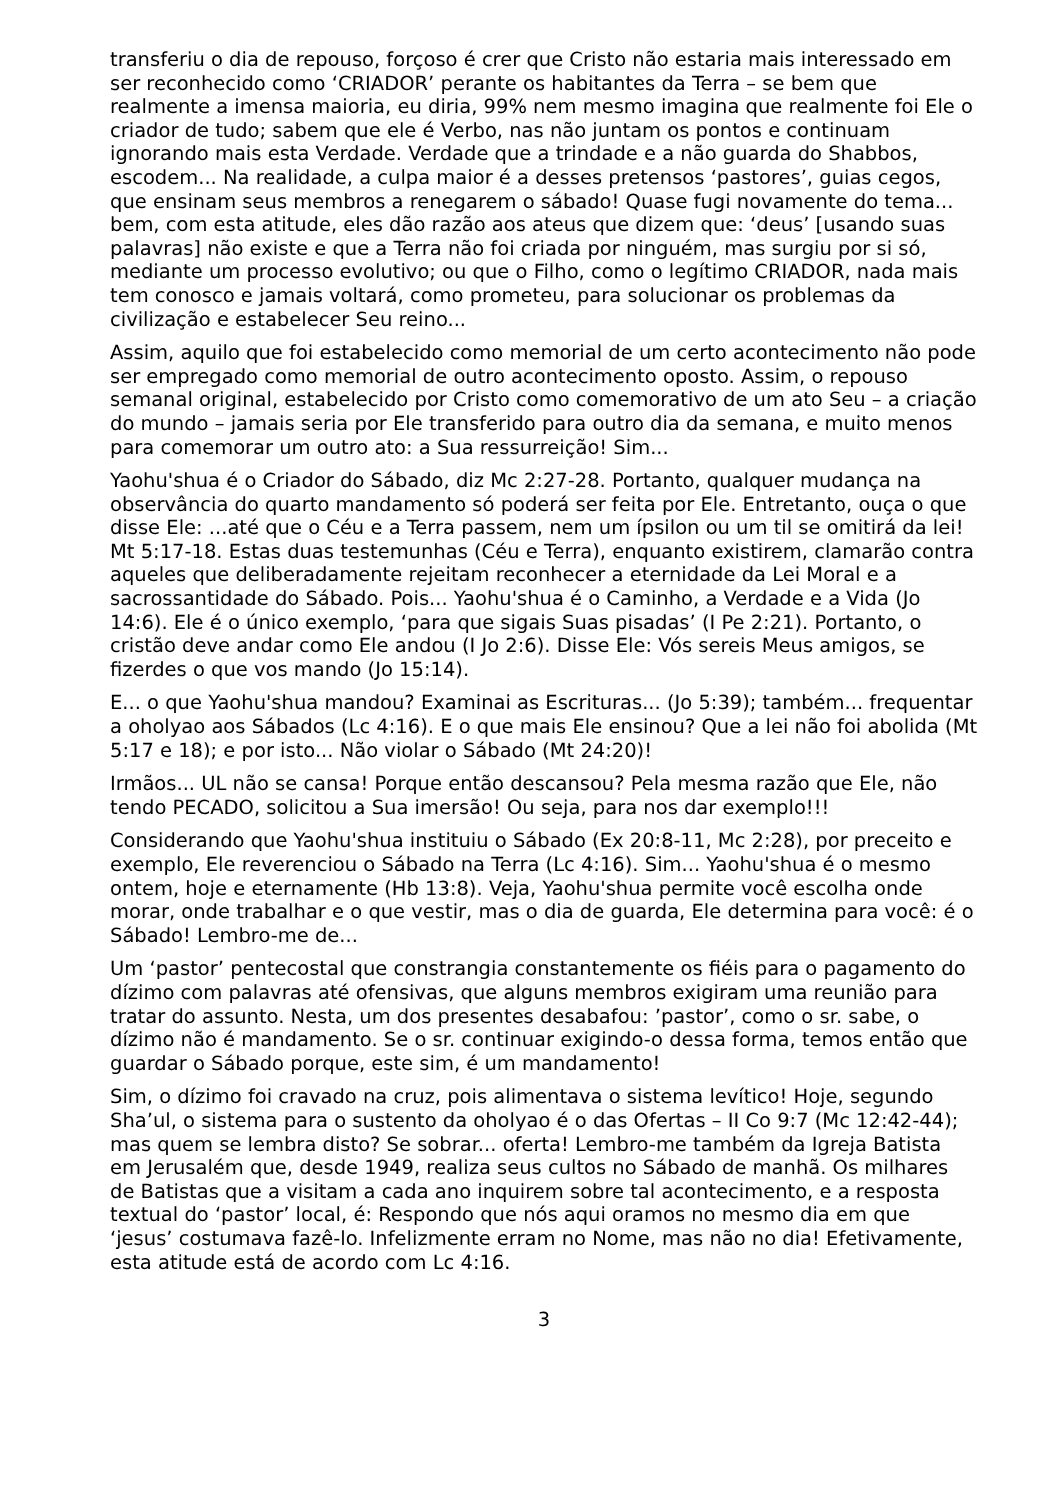transferiu o dia de repouso, forçoso é crer que Cristo não estaria mais interessado em ser reconhecido como ‘CRIADOR’ perante os habitantes da Terra – se bem que realmente a imensa maioria, eu diria, 99% nem mesmo imagina que realmente foi Ele o criador de tudo; sabem que ele é Verbo, nas não juntam os pontos e continuam ignorando mais esta Verdade. Verdade que a trindade e a não guarda do Shabbos, escodem... Na realidade, a culpa maior é a desses pretensos ‘pastores’, guias cegos, que ensinam seus membros a renegarem o sábado! Quase fugi novamente do tema... bem, com esta atitude, eles dão razão aos ateus que dizem que: ‘deus’ [usando suas palavras] não existe e que a Terra não foi criada por ninguém, mas surgiu por si só, mediante um processo evolutivo; ou que o Filho, como o legítimo CRIADOR, nada mais tem conosco e jamais voltará, como prometeu, para solucionar os problemas da civilização e estabelecer Seu reino...
Assim, aquilo que foi estabelecido como memorial de um certo acontecimento não pode ser empregado como memorial de outro acontecimento oposto. Assim, o repouso semanal original, estabelecido por Cristo como comemorativo de um ato Seu – a criação do mundo – jamais seria por Ele transferido para outro dia da semana, e muito menos para comemorar um outro ato: a Sua ressurreição! Sim...
Yaohu'shua é o Criador do Sábado, diz Mc 2:27-28. Portanto, qualquer mudança na observância do quarto mandamento só poderá ser feita por Ele. Entretanto, ouça o que disse Ele: ...até que o Céu e a Terra passem, nem um ípsilon ou um til se omitirá da lei! Mt 5:17-18. Estas duas testemunhas (Céu e Terra), enquanto existirem, clamarão contra aqueles que deliberadamente rejeitam reconhecer a eternidade da Lei Moral e a sacrossantidade do Sábado. Pois... Yaohu'shua é o Caminho, a Verdade e a Vida (Jo 14:6). Ele é o único exemplo, ‘para que sigais Suas pisadas’ (I Pe 2:21). Portanto, o cristão deve andar como Ele andou (I Jo 2:6). Disse Ele: Vós sereis Meus amigos, se fizerdes o que vos mando (Jo 15:14).
E... o que Yaohu'shua mandou? Examinai as Escrituras... (Jo 5:39); também... frequentar a oholyao aos Sábados (Lc 4:16). E o que mais Ele ensinou? Que a lei não foi abolida (Mt 5:17 e 18); e por isto... Não violar o Sábado (Mt 24:20)!
Irmãos... UL não se cansa! Porque então descansou? Pela mesma razão que Ele, não tendo PECADO, solicitou a Sua imersão! Ou seja, para nos dar exemplo!!!
Considerando que Yaohu'shua instituiu o Sábado (Ex 20:8-11, Mc 2:28), por preceito e exemplo, Ele reverenciou o Sábado na Terra (Lc 4:16). Sim... Yaohu'shua é o mesmo ontem, hoje e eternamente (Hb 13:8). Veja, Yaohu'shua permite você escolha onde morar, onde trabalhar e o que vestir, mas o dia de guarda, Ele determina para você: é o Sábado! Lembro-me de...
Um ‘pastor’ pentecostal que constrangia constantemente os fiéis para o pagamento do dízimo com palavras até ofensivas, que alguns membros exigiram uma reunião para tratar do assunto. Nesta, um dos presentes desabafou: ’pastor’, como o sr. sabe, o dízimo não é mandamento. Se o sr. continuar exigindo-o dessa forma, temos então que guardar o Sábado porque, este sim, é um mandamento!
Sim, o dízimo foi cravado na cruz, pois alimentava o sistema levítico! Hoje, segundo Sha’ul, o sistema para o sustento da oholyao é o das Ofertas – II Co 9:7 (Mc 12:42-44); mas quem se lembra disto? Se sobrar... oferta! Lembro-me também da Igreja Batista em Jerusalém que, desde 1949, realiza seus cultos no Sábado de manhã. Os milhares de Batistas que a visitam a cada ano inquirem sobre tal acontecimento, e a resposta textual do ‘pastor’ local, é: Respondo que nós aqui oramos no mesmo dia em que ‘jesus’ costumava fazê-lo. Infelizmente erram no Nome, mas não no dia! Efetivamente, esta atitude está de acordo com Lc 4:16.
3